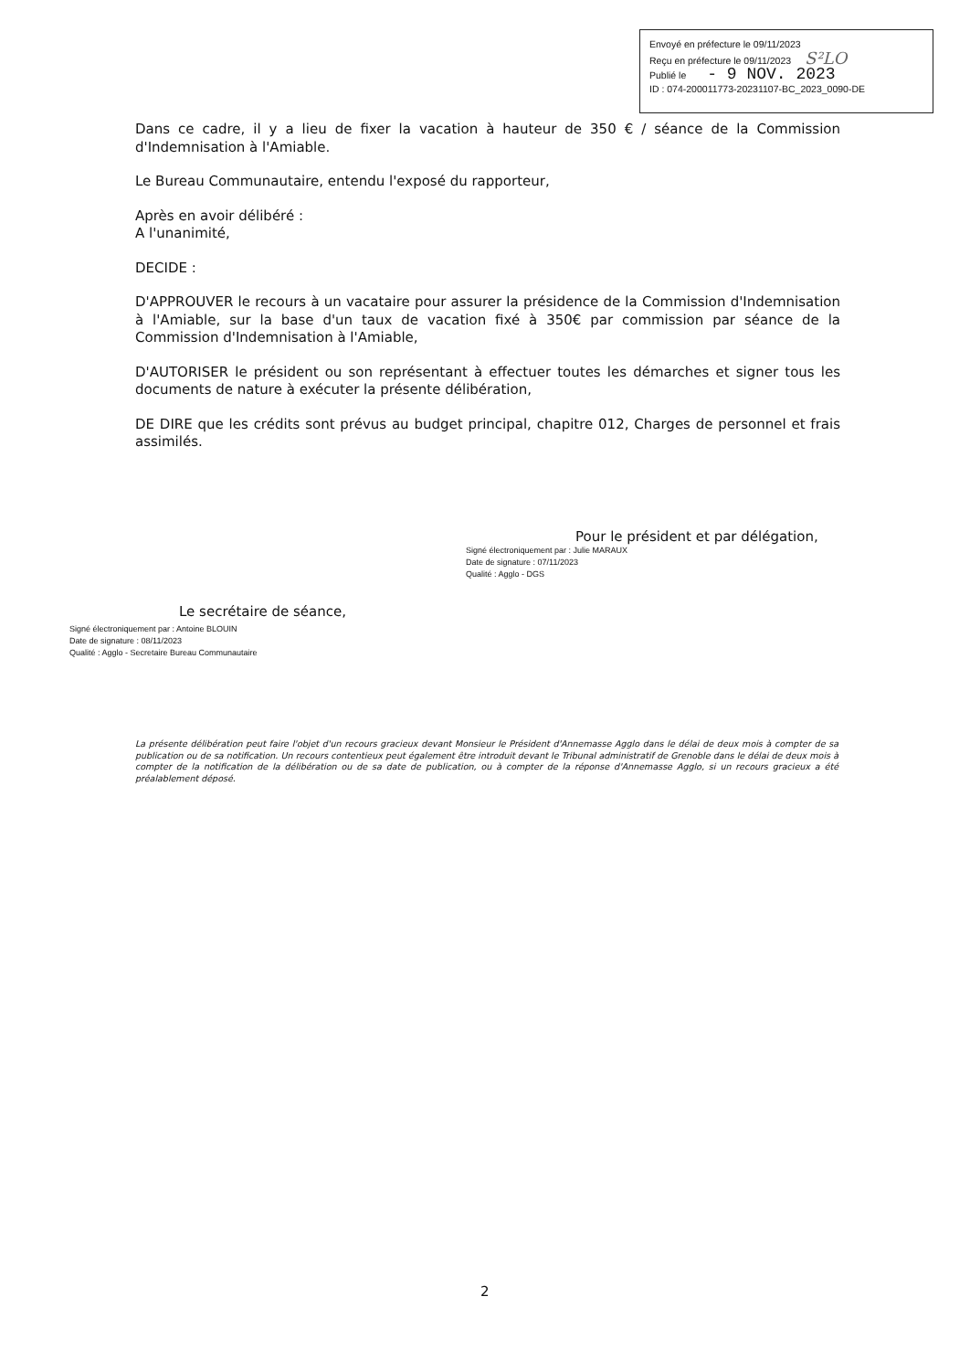Envoyé en préfecture le 09/11/2023
Reçu en préfecture le 09/11/2023 S²LO
Publié le - 9 NOV. 2023
ID : 074-200011773-20231107-BC_2023_0090-DE
Dans ce cadre, il y a lieu de fixer la vacation à hauteur de 350 € / séance de la Commission d'Indemnisation à l'Amiable.
Le Bureau Communautaire, entendu l'exposé du rapporteur,
Après en avoir délibéré :
A l'unanimité,
DECIDE :
D'APPROUVER le recours à un vacataire pour assurer la présidence de la Commission d'Indemnisation à l'Amiable, sur la base d'un taux de vacation fixé à 350€ par commission par séance de la Commission d'Indemnisation à l'Amiable,
D'AUTORISER le président ou son représentant à effectuer toutes les démarches et signer tous les documents de nature à exécuter la présente délibération,
DE DIRE que les crédits sont prévus au budget principal, chapitre 012, Charges de personnel et frais assimilés.
Pour le président et par délégation,
Signé électroniquement par : Julie MARAUX
Date de signature : 07/11/2023
Qualité : Agglo - DGS
Le secrétaire de séance,
Signé électroniquement par : Antoine BLOUIN
Date de signature : 08/11/2023
Qualité : Agglo - Secretaire Bureau Communautaire
La présente délibération peut faire l'objet d'un recours gracieux devant Monsieur le Président d'Annemasse Agglo dans le délai de deux mois à compter de sa publication ou de sa notification. Un recours contentieux peut également être introduit devant le Tribunal administratif de Grenoble dans le délai de deux mois à compter de la notification de la délibération ou de sa date de publication, ou à compter de la réponse d'Annemasse Agglo, si un recours gracieux a été préalablement déposé.
2